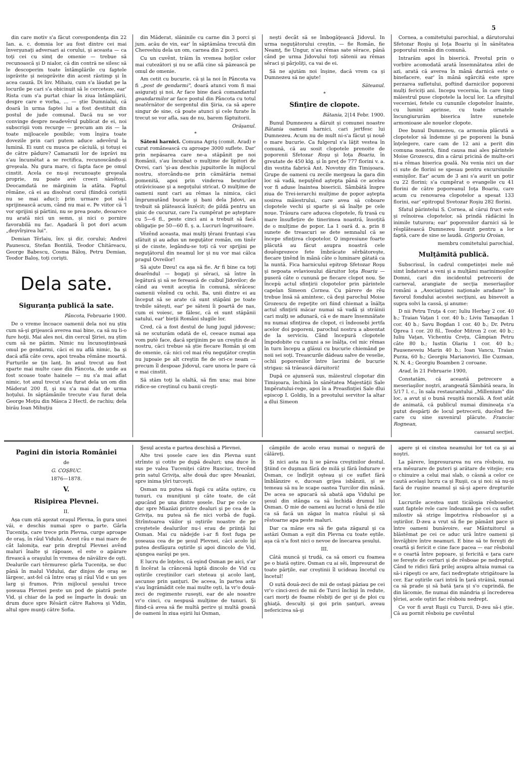5
din care motiv s'a făcut corespondenţa din 22 Ian. a. c. domnia lor au fost dintre cei mai înverşunaţi adversari ai corului, şi aceasta — ca toţi cei cu simţ de omenie — trebue să recunoască şi D nialor, că din contră ne silesc să le descoperim toate întâmplările cu faptele isprăvite şi neisprăvite din acest răstimp şi în acea cauză. Di înv. Mihaiu, cum s'a lăudat pe la locurile pe cari s'a obicinuit să le cerceteze, ear' Rista cum s'a purtat chiar în ziua întâmplării, despre care e vorba, ... — ştie Dumnialui, că doară în urma faptei lui a fost destituit din postul de jude comunal. Dacă nu se vor convinge despre neadevěrul publicat de ei, noi subscrişii vom recurge — precum am zis — la toate mijloacele posibile; vom înşira toate dovezile prin cari putem aduce adevěrul la lumină. Ei sunt cu musca pe căciulă, şi totuşi ei de către pădure? Camarazii lor de isprăvi nu s'au încumětat a se rectifica, recunoscându-şi greşeala. Nu gura mare, ci fapta face pe omul cinstit. Acela ce nu-şi recunoaşte greşeala proprie, nu poate avè creeri sănětoşi. Deocamdată ne mărginim la atâta. Faptul rěmâne, că ei au disolvat corul (fiindcă coriştii nu se mai aduc); prin urmare pot să-l sprijinească acum, când nu mai e. Pe viitor că 'l vor sprijini şi părtini, nu se prea poate, deoarece nu arată nici un semn, şi nici o pornire favorabilă nu fac. Aşadară îi pot dori acum „deşvîrşirea lui".
Demian Těrlaiu, înv. şi dir. corului; Andrei Paunescu, Stefan Bontilă, Teodor Chităreacu, George Babescu, Cosma Băloş, Petru Demian, Teodor Baloş, toţi corişti.
Dela sate.
Siguranţa publică la sate.
Pâncota, Februarie 1900.
De o vreme încoace oamenii dela noi nu ştiu cum să-şi grijească averea mai bine, ca să nu li-o fure hoţii. Mai ales noi, din cercul Şiriei, nu ştim cum să ne păzim. Nimic nu încunoştinţează omul pe gendarmi, căci ei nu află nimic, ba şi dacă află câte ceva, apoi treaba rěmâne moartă. Furturile se ţin lanţ. In anul trecut au fost sparte mai multe case din Pâncota, de unde au fost scoase toate hainele — nu s'a mai aflat nimic, tot anul trecut s'au furat dela un om din Măderat 200 fl, şi nu s'a mai dat de urma hoţului. In săptămânile trecute s'au furat dela George Moţiu din Măsca 2 Hectl. de rachiu; dela birău Ioan Mihuţiu
din Măderat, slăninile cu carne din 3 porci şi jum. acău de vin, ear' în săptămâna trecută din Chereehiu dela un om, carnea din 2 porci.
Cu un cuvênt, trăim în vremea hoţilor celor mai cutezători şi nu se află cine să păzească pe omul de omenie.
Am cetit cu bucurie, că şi la noi în Pâncota va fi „post de gendarmi", doară atunci vom fi mai asiguraţi şi noi. Ar face bine dacă comandantul geandarmilor ar face postul din Pâncota cu totul neatêrnător de sergentul din Şiria, ca să apere singur de sine, că poate atunci şi cele furate în trecut se vor afla, sau de nu, barem făptuitorii.
Orăşanul.
*
Săteni harnici. Comuna Agriş (comit. Arad) e curat românească cu aproape 3000 suflete. Dar' prin nepăsarea care ne-a stăpânit pe noi Românii, s'au încuibat o mulţime de lipitori de Ovrei, cari 'şi-au deschis jupuitorile în mijlocul nostru, storcându-ne prin cămătăria nemai pomenită, apoi prin vinderea beuturilor otrăvicioase şi a negoţului stricat. O mulţime de oameni sunt cari au rěmas la nimica, căci împrumutând bucate şi bani dela Jidovi, au trebuit să plătească înzěcit; de pildă pentru un şinic de cucuruz, care l'a cumpěrat pe aşteptare cu 5—6 fl., peste cinci ani a trebuit să facă obligaţie pe 50—60 fl. ş. a. Lucruri îngrozitoare.
Vězênd aceasta, mai mulţi ţěrani fruntaşi s'au sfătuit şi au adus un neguţător român, om tiněr şi de cinste, legându-se toţi că vor sprijini pe neguţătorul din neamul lor şi nu vor mai călca pragul Ovreilor!
Să ajute Dzeu! ca aşa să fie. Ar fi bine ca toţi dearêndul — bogaţi şi sěraci, să între în legătură şi să se ferească de cuibul Jidovilor; de când au venit aceştia în comună, sěrăcesc oamenii vězênd cu ochii. Ba, unii dintre ei au început să se arate că sunt stăpâni pe toate trebile săteşti, ear' pe săteni îi poartă de nas, cum ei voiesc, se fălesc, că ei sunt stăpânii satului, ear' bieţii Români slugile lor.
Cred, că a fost destul de lung jugul jidovesc; să ne scuturăm odată de el, ceeace numai aşa vom putè face, dacă sprijinim pe un creştin de al nostru, căci trebue să ştie fiecare Român şi om de omenie, că: nici cel mai rěu neguţător creştin nu jupoaie pe alt creştin fie de ori-ce neam — precum îl despoae Jidovul, care unora le pare că e mai cinstit.
Să stăm toţi la olaltă, să fim una; mai bine ridice-se creştinul cu banii creşti-
neşti decât să se îmbogăţească Jidovul. In urma neguţătorului creştin, — fie Român, fie Neamţ, fie Ungur, n'au rěmas sate sěrace, până când pe urma Jidovului toţi sătenii au rěmas sěraci şi pârjoliţi, ca vai de ei.
Să ne ajutăm noi înşine, dacă vrem ca şi Dumnezeu să ne ajute!
Săteanul.
*
Sfinţire de clopote.
Bătania, 2|14 Febr. 1900.
Bunul Dumnezeu a dăruit şi comunei noastre Bătania oameni harnici, cari jertfesc lui Dumnezeu. Acum nu de mult ni-s'a făcut şi nouě o mare bucurie. Ca fulgerul s'a lăţit vestea în comună, că au sosit clopotele prenoite de poporenii Sfetozar Roşu şi Ioţa Boariu, în greutate de 450 klg. şi în preţ de 777 florini v. a. din vestita fabrică Ant. Novotny din Timişoara. Grupe de oameni cu zecile mergeau la gara din loc să vadă, nepuţênd aştepta până ce acelea vor fi aduse înaintea bisericii. Sâmbătă înspre ziua de Trei-ierarchi mulţime de popor aştepta sosirea măiestrului, care avea să coboare clopotele vechi şi sparte şi să înalţe pe cele noue. Trăsura care aducea clopotele, fù trasă cu mare însufleţire de tinerimea noastră, însoţită de o mulţime de popor. La 1 oară d. a. prin 8 sunete de treascuri se dete semnalul că se începe sfinţirea clopotelor. O impresiune foarte plăcută au făcut asupra noastră cele douěsprezece fete îmbrăcate sěrbătoreşte, fiecare ţinênd în mână câte o luminare gătată ca la nuntă. Fica harnicului epitrop Sfetozar Roşu şi nepoata evlaviosului dăruitor Ioţa Boariu — puseră câte o cunună pe fiecare clopot nou. Se începù actul sfinţirii clopotelor prin părintele capelan Simeon Cornea. Cu părere de rěu trebue însă să amintesc, că deşi parochul Moise Grozescu de repeţite ori fiind chiemat a înălţa actul sfinţirii măcar numai să vadă şi străinii cari mulţi se adunară, că e de mare însemnătate nu numai sfinţirea de clopot, ci îndeosebi jertfa acelor doi poporeni, parochul nostru a absentat de la serviciu. Când începură clopotele împodobite cu cununi a se înălţa, cel mic rěmas în turn începu a glăsui cu bucurie chiemând pe noii sei soţi. Treascurile dădeau salve de veselie, ochii poporenilor între lacrimi de bucurie strigau: să trăească dăruitorii!
După ce ajunseră sus, măiestrul clopotar din Timişoara, închină în sănětatea Majestăţii Sale Impěratului-rege, apoi în a Preasfinţiei Sale dlui episcop I. Goldiş, în a preotului servitor la altar a dlui Simeon
Cornea, a comitetului parochial, a dărutorului Sfetozar Roşiu şi Ioţa Boariu şi în sănětatea poporului român din comună.
Intrarăm apoi în biserică. Preotul prin o vorbire acomodată arată însemnătatea zilei de azi, arată că averea în mână darnică este o binefacere, ear' în mână sgârcită este spre perzarea sufletului, poftind darnicilor poporeni mulţi fericiţi ani. Incepu vecernia, în care timp măiestrul puse clopotele la locul lor. La sfirşitul vecerniei, fetele cu cununile clopotelor înainte, cu lumini aprinse, cu toate ornatele încungiururăm biserica între sunetele armonioase ale nouelor clopote.
Dee bunul Dumnezeu, ca armonia plăcută a clopotelor să îndemne şi pe poporeni la bună înţelegere, care cam de 12 ani a perit din comuna noastră, fiind causa mai ales părintele Moise Grozescu, din a cărui pricină de multe-ori ni-a rěmas biserica goală. Nu venia nici un dar ci sute de florini se spesau pentru excursiunile esmişilor. Ear' acum de 3 ani s'a aurit un potir cu 22 florini; s'a cumpěrat o evangelie cu 41 florini de către poporeanul Ioţa Boariu, care acum cu renovarea clopotelor a spesat 133 florini, ear' epitropul Svetozar Roşiu 282 florini.
Sfatul părintelui S. Cornea, al cărui fruct este şi reînoirea clopotelor, să prindă rădăcini în inimile tuturora; ear' poporenilor darnici să le rěsplătească Dumnezeu însutit pentru a lor faptă, care de sine se laudă. Grigoriu Oroian,
membru comitetului parochial.
Mulţămită publică.
Subscrisul, în cadrul competinţei mele mě simt îndatorat a veni şi a mulţămi marinimoşilor Domni, cari din incidentul petrecerii de carneval, arangiate de secţia meseriaşilor români a „Asociaţiunei naţionale aradane" în favorul fondului acestei secţiuni, au binevoit a supra solvi la cassă, şi anume:
D nii Petru Truţa 4 cor; Iuliu Herbay 2 cor. 40 b.; Traian Vaţan 1 cor. 40 b.; Liviu Tamaşdan 1 cor. 40 b.; Savu Bogdan 1 cor. 40 b.; Dr. Petru Oprea 1 cor. 20 fil., Teodor Mitron 2 cor. 40 b.; Iuliu Vaţan, Vichentiu Creţu, Câmpian Petru câte 80 b.; Iustin Olariu 1 cor. 40 b.; Pauseneveiu Marin 40 b.; Ioan Vancu, Traian Purza, 60 b.; Georgiu Marianovici, Ilie Cuzman, N. N. 4.; Georgiu Boamben 2 coroane.
Arad, în 21 Februarie 1900,
Constatăm, că această petrecere a meseriaşilor noştri, arangeată Sâmbătă seara, în 5/17 l. c., în sala restaurantului „Millenium" din loc, a avut şi o bună reuşită morală. A fost atât de animată, că publicul numai dimineaţa s'a putut despărţi de locul petrecerii, ducênd fie-care cu sine suvenirul plăcute. Francisc Rognean,
cassarul secţiei.
Pagini din istoria României
de
G. COŞBUC.
1876—1878.
V.
Risipirea Plevnei.
II.
Aşa cum stă aşezat oraşul Plevna, în gura unei văi, e deschis numai spre o parte. Gârla Tuceniţa, care trece prin Plevna, curge aproape de oraş, în râul Vidului. Acest râu e mai mare de cât Ialomiţa, ear prin dreptul Plevnei avênd maluri înalte şi râpoase, el este o apărare firească a oraşului în vremea de năvălire de oşti. Dealurile cari těrmuresc gârla Tuceniţa, se duc până în malul Vidului, dar dinjos de oraş se lărgesc, ast-fel că între oraş şi râul Vid e un şes larg şi frumos. Prin mijlocul şesului trece şoseaua Plevnei peste un pod de piatră peste Vid, şi chiar de la pod se împarte în două: un drum duce spre Rěsărit către Rahova şi Vidin, altul spre munţi către Sofia.
Şesul acesta e partea deschisă a Plevnei.
Alte trei şosele care ies din Plevna sunt strîmte şi cotite pe după dealuri; una duce în sus pe valea Tuceniţei către Rusciuc, trecênd prin satul Griviţa, alte două duc spre Meazăzi, spre inima ţěri turceşti.
Osman nu putea să fugă cu atâta oştire, cu tunuri, cu muniţiuni şi câte toate, de cât apucând pe una dintre şosele. Dar pe cele ce duc spre Miazăzi printre dealuri şi pe cea de la Griviţa, nu putea să fie nici vorbă de fugă. Strîmtoarea văilor şi oştirile noastre de pe creştetele dealurilor nu-i erau de priinţă lui Osman. Mai cu nădejde i-ar fi fost fuga pe şoseaua cea de pe şesul Plevnei, căci acolo îşi putea desfăşura oştirile şi apoi dincolo de Vid, ajungea earăşi pe şes.
E lucru de înţeles, că eşind Osman pe aici, s'ar fi încěrat la crâncenă luptă dincolo de Vid cu oştirile creştinilor cari steteau şi acolo lanţ, ascunse prin şanţuri. De aceea, în partea asta s'au îngrămădit cele mai multe oşti, la vr'o două-zeci de regimente ruseşti, ear de ale noastre vr'o cinci, cu nespusă mulţime de tunuri. Şi fiind-că avea să fie multă perire şi multă goană de oameni în ziua eşirii lui Osman,
câmpiile de acolo erau numai o negură de călăreţi.
Şi nici asta nu li se părea creştinilor destul. Ştiind ce duşman fără de milă şi fără îndurare e Osman, ce îndîrjit oşteau şi ce suflet fără îmblânzire e, ducean grijea isbânzii, şi se temeau să nu le scape oastea Turcilor din mână. De acea se apucară să abată apa Vidului pe şesul din stânga ca să închidă drumul lui Osman. O mie de oameni au lucrat o lună de zile ca să facă un zăgaz în matca râului şi să rěstoarne apa peste maluri.
Dar ca mâne era să fie gata zăgazul şi ca astăzi Osman a eşit din Plevna cu toate eştile. aşa că n'a fost nici o nevoe de înecarea şesului.
III.
Câtă muncă şi trudă, ca să omori cu foamea pe o biată oştire. Osman cu ai sěi, împresurat de toate părţile, ear creştinii îl ucideau încetul cu încetul!
O sută două-zeci de mii de ostaşi păziau pe cei vr'o cinci-zeci de mii de Turci închişi în redute, cari morţi de foame rěsbiţi de ger şi de ploi cu ghiaţă, desculţi şi goi prin şanţuri, aveau nefericirea să-şi
apere şi ei cinstea neamului lor tot ca şi ai noştri.
La părere, împresurarea nu era rěsboiu, nu era měsurare de puteri şi arătare de vitejie; era o chinuire a celui mai slab, o căsnă a celor ce caută acelaşi lucru ca şi Ruşii, ca şi noi: să nu-şi facă de ruşine neamul şi să-şi apere drepturile lor.
Lucrurile acestea sunt ticăloşia rěsboaelor, sunt faptele rele care îndeamnă pe cei cu suflet milostiv să strige împotriva rěsboaelor şi a oştirilor. D-zeu a vrut să fie pe pământ pace şi între oameni bunăvoire, ear Mântuitorul a blăstěmat pe cei ce aduc ură între oameni şi învrăjbire între neamuri. E bine să te fereşti de ceartă şi fericit e cine face pacea — ear rěsboiul e o ceartă între popoare, şi fericită e ţara care se fereşte de certuri şi de rěsboae pe nedreptul. Când te ridici fără prilej asupra altuia numai ca să-i răpeşti ce are, faci nedreptate strigătoare la cer. Ear oştirile cari intră în ţară străină, numai ca să prade şi să bată ţara şi s'o cuprindă, fie din lăcomie, fie numai din mândria şi încrederea ţěriei, acele oştiri fac rěsboiu nedrept.
Ce vor fi avut Ruşii cu Turcii, D-zeu să-i ştie. Că au pornit rěsboiu pe cuvêntul